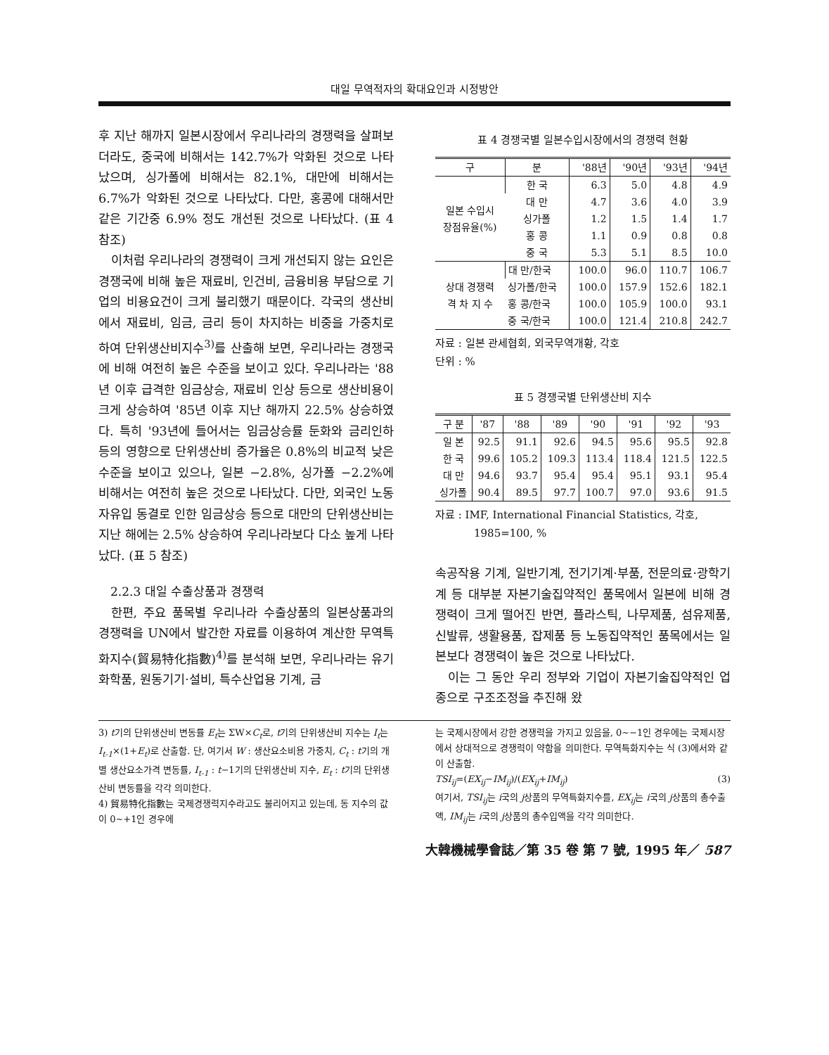대일 무역적자의 확대요인과 시정방안
후 지난 해까지 일본시장에서 우리나라의 경쟁력을 살펴보더라도, 중국에 비해서는 142.7%가 악화된 것으로 나타났으며, 싱가폴에 비해서는 82.1%, 대만에 비해서는 6.7%가 악화된 것으로 나타났다. 다만, 홍콩에 대해서만 같은 기간중 6.9% 정도 개선된 것으로 나타났다. (표 4 참조)
이처럼 우리나라의 경쟁력이 크게 개선되지 않는 요인은 경쟁국에 비해 높은 재료비, 인건비, 금융비용 부담으로 기업의 비용요건이 크게 불리했기 때문이다. 각국의 생산비에서 재료비, 임금, 금리 등이 차지하는 비중을 가중치로 하여 단위생산비지수<sup>3)</sup>를 산출해 보면, 우리나라는 경쟁국에 비해 여전히 높은 수준을 보이고 있다. 우리나라는 '88년 이후 급격한 임금상승, 재료비 인상 등으로 생산비용이 크게 상승하여 '85년 이후 지난 해까지 22.5% 상승하였다. 특히 '93년에 들어서는 임금상승률 둔화와 금리인하 등의 영향으로 단위생산비 증가율은 0.8%의 비교적 낮은 수준을 보이고 있으나, 일본 −2.8%, 싱가폴 −2.2%에 비해서는 여전히 높은 것으로 나타났다. 다만, 외국인 노동자유입 동결로 인한 임금상승 등으로 대만의 단위생산비는 지난 해에는 2.5% 상승하여 우리나라보다 다소 높게 나타났다. (표 5 참조)
2.2.3 대일 수출상품과 경쟁력
한편, 주요 품목별 우리나라 수출상품의 일본상품과의 경쟁력을 UN에서 발간한 자료를 이용하여 계산한 무역특화지수(貿易特化指數)<sup>4)</sup>를 분석해 보면, 우리나라는 유기화학품, 원동기기·설비, 특수산업용 기계, 금
표 4 경쟁국별 일본수입시장에서의 경쟁력 현황
| 구 | 분 | '88년 | '90년 | '93년 | '94년 |
| --- | --- | --- | --- | --- | --- |
| 일본 수입시 장점유율(%) | 한 국 | 6.3 | 5.0 | 4.8 | 4.9 |
| | 대 만 | 4.7 | 3.6 | 4.0 | 3.9 |
| | 싱가폴 | 1.2 | 1.5 | 1.4 | 1.7 |
| | 홍 콩 | 1.1 | 0.9 | 0.8 | 0.8 |
| | 중 국 | 5.3 | 5.1 | 8.5 | 10.0 |
| 상대 경쟁력 격 차 지 수 | 대 만/한국 | 100.0 | 96.0 | 110.7 | 106.7 |
| | 싱가폴/한국 | 100.0 | 157.9 | 152.6 | 182.1 |
| | 홍 콩/한국 | 100.0 | 105.9 | 100.0 | 93.1 |
| | 중 국/한국 | 100.0 | 121.4 | 210.8 | 242.7 |
자료 : 일본 관세협회, 외국무역개황, 각호
단위 : %
표 5 경쟁국별 단위생산비 지수
| 구 분 | '87 | '88 | '89 | '90 | '91 | '92 | '93 |
| --- | --- | --- | --- | --- | --- | --- | --- |
| 일 본 | 92.5 | 91.1 | 92.6 | 94.5 | 95.6 | 95.5 | 92.8 |
| 한 국 | 99.6 | 105.2 | 109.3 | 113.4 | 118.4 | 121.5 | 122.5 |
| 대 만 | 94.6 | 93.7 | 95.4 | 95.4 | 95.1 | 93.1 | 95.4 |
| 싱가폴 | 90.4 | 89.5 | 97.7 | 100.7 | 97.0 | 93.6 | 91.5 |
자료 : IMF, International Financial Statistics, 각호,
1985=100, %
속공작용 기계, 일반기계, 전기기계·부품, 전문의료·광학기계 등 대부분 자본기술집약적인 품목에서 일본에 비해 경쟁력이 크게 떨어진 반면, 플라스틱, 나무제품, 섬유제품, 신발류, 생활용품, 잡제품 등 노동집약적인 품목에서는 일본보다 경쟁력이 높은 것으로 나타났다.
이는 그 동안 우리 정부와 기업이 자본기술집약적인 업종으로 구조조정을 추진해 왔
3) t기의 단위생산비 변동률 E<sub>t</sub>는 ΣW×C<sub>t</sub>로, t기의 단위생산비 지수는 I<sub>t</sub>는 I<sub>t-1</sub>×(1+E<sub>t</sub>)로 산출함. 단, 여기서 W : 생산요소비용 가중치, C<sub>t</sub> : t기의 개별 생산요소가격 변동률, I<sub>t-1</sub> : t−1기의 단위생산비 지수, E<sub>t</sub> : t기의 단위생산비 변동률을 각각 의미한다.
4) 貿易特化指數는 국제경쟁력지수라고도 불리어지고 있는데, 동 지수의 값이 0∼+1인 경우에
는 국제시장에서 강한 경쟁력을 가지고 있음을, 0∼−1인 경우에는 국제시장에서 상대적으로 경쟁력이 약함을 의미한다. 무역특화지수는 식 (3)에서와 같이 산출함.
TSI<sub>ij</sub>=(EX<sub>ij</sub>−IM<sub>ij</sub>)/(EX<sub>ij</sub>+IM<sub>ij</sub>) (3)
여기서, TSI<sub>ij</sub>는 i국의 j상품의 무역특화지수를, EX<sub>ij</sub>는 i국의 j상품의 총수출액, IM<sub>ij</sub>는 i국의 j상품의 총수입액을 각각 의미한다.
大韓機械學會誌／第 35 卷 第 7 號, 1995 年／ 587